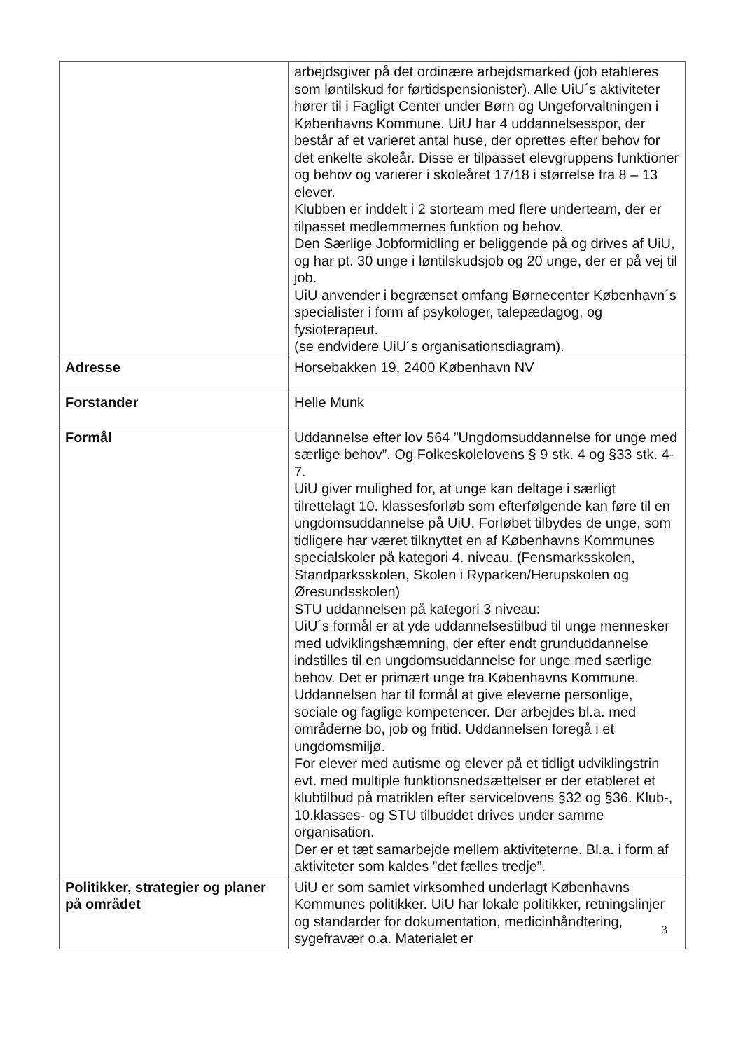| | arbejdsgiver på det ordinære arbejdsmarked (job etableres som løntilskud for førtidspensionister). Alle UiU´s aktiviteter hører til i Fagligt Center under Børn og Ungeforvaltningen i Københavns Kommune. UiU har 4 uddannelsesspor, der består af et varieret antal huse, der oprettes efter behov for det enkelte skoleår. Disse er tilpasset elevgruppens funktioner og behov og varierer i skoleåret 17/18 i størrelse fra 8 – 13 elever. Klubben er inddelt i 2 storteam med flere underteam, der er tilpasset medlemmernes funktion og behov. Den Særlige Jobformidling er beliggende på og drives af UiU, og har pt. 30 unge i løntilskudsjob og 20 unge, der er på vej til job. UiU anvender i begrænset omfang Børnecenter København´s specialister i form af psykologer, talepædagog, og fysioterapeut. (se endvidere UiU´s organisationsdiagram). |
| Adresse | Horsebakken 19, 2400 København NV |
| Forstander | Helle Munk |
| Formål | Uddannelse efter lov 564 ”Ungdomsuddannelse for unge med særlige behov”. Og Folkeskolelovens § 9 stk. 4 og §33 stk. 4-7. UiU giver mulighed for, at unge kan deltage i særligt tilrettelagt 10. klassesforløb som efterfølgende kan føre til en ungdomsuddannelse på UiU. Forløbet tilbydes de unge, som tidligere har været tilknyttet en af Københavns Kommunes specialskoler på kategori 4. niveau. (Fensmarksskolen, Standparksskolen, Skolen i Ryparken/Herupskolen og Øresundsskolen) STU uddannelsen på kategori 3 niveau: UiU´s formål er at yde uddannelsestilbud til unge mennesker med udviklingshæmning, der efter endt grunduddannelse indstilles til en ungdomsuddannelse for unge med særlige behov. Det er primært unge fra Københavns Kommune. Uddannelsen har til formål at give eleverne personlige, sociale og faglige kompetencer. Der arbejdes bl.a. med områderne bo, job og fritid. Uddannelsen foregå i et ungdomsmiljø. For elever med autisme og elever på et tidligt udviklingstrin evt. med multiple funktionsnedsættelser er der etableret et klubtilbud på matriklen efter servicelovens §32 og §36. Klub-, 10.klasses- og STU tilbuddet drives under samme organisation. Der er et tæt samarbejde mellem aktiviteterne. Bl.a. i form af aktiviteter som kaldes ”det fælles tredje”. |
| Politikker, strategier og planer på området | UiU er som samlet virksomhed underlagt Københavns Kommunes politikker. UiU har lokale politikker, retningslinjer og standarder for dokumentation, medicinhåndtering, sygefravær o.a. Materialet er |
3